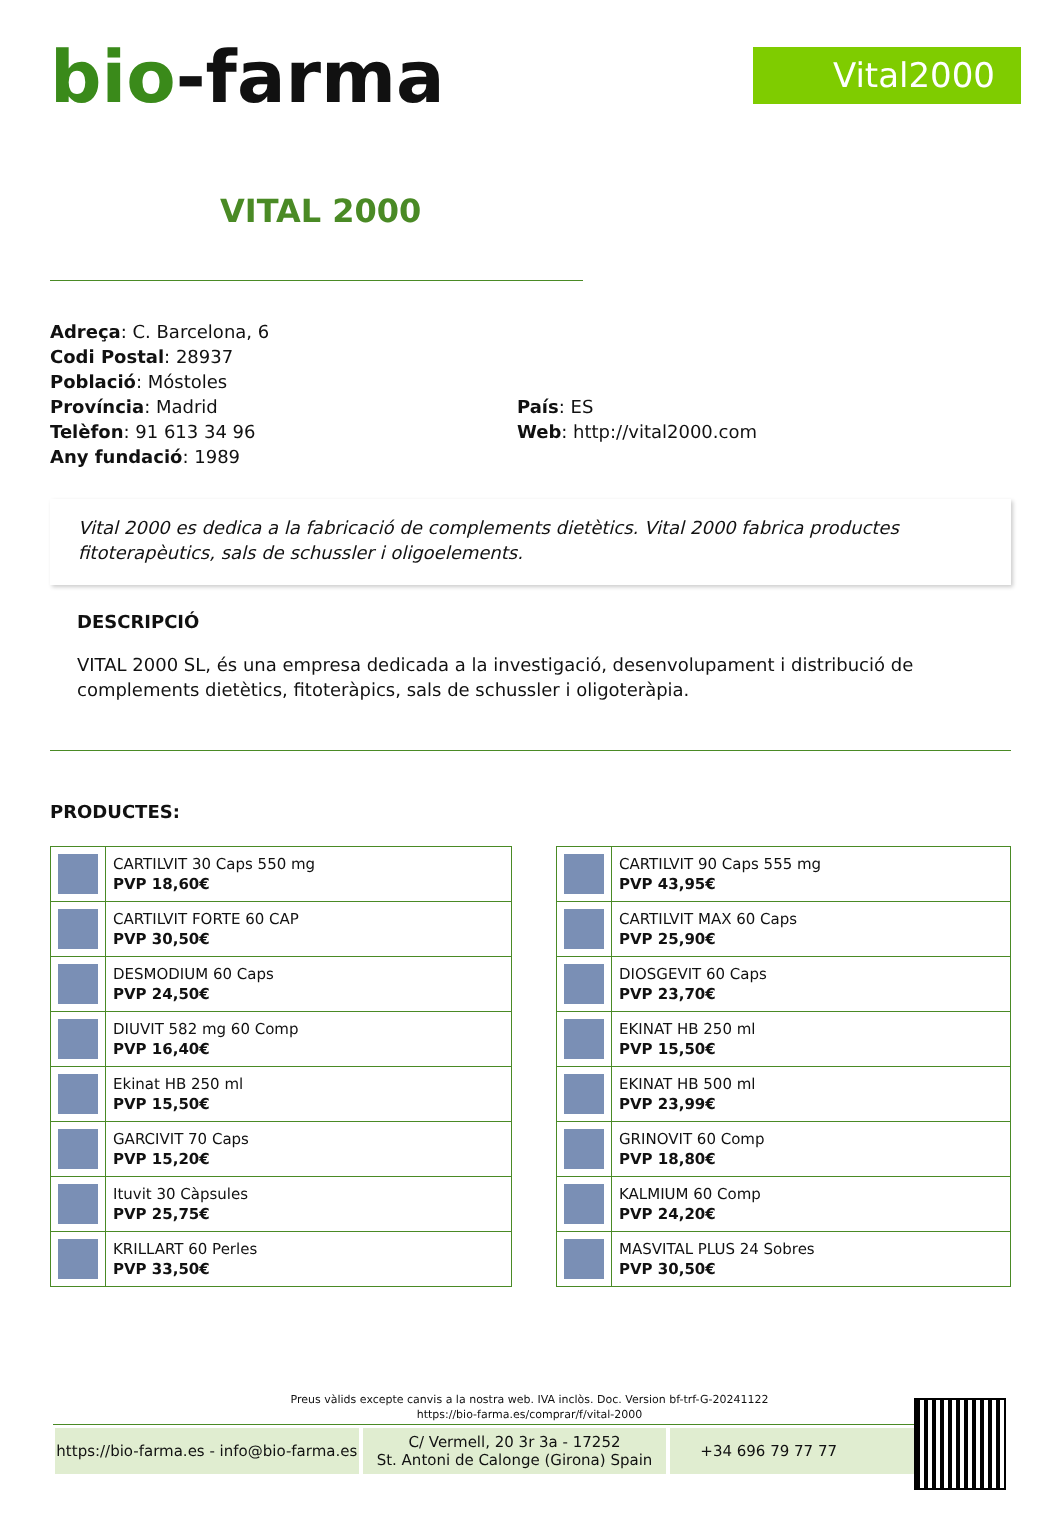bio-farma
Vital2000
VITAL 2000
Adreça: C. Barcelona, 6
Codi Postal: 28937
Població: Móstoles
Província: Madrid
Telèfon: 91 613 34 96
Any fundació: 1989
País: ES
Web: http://vital2000.com
Vital 2000 es dedica a la fabricació de complements dietètics. Vital 2000 fabrica productes fitoterapèutics, sals de schussler i oligoelements.
DESCRIPCIÓ
VITAL 2000 SL, és una empresa dedicada a la investigació, desenvolupament i distribució de complements dietètics, fitoteràpics, sals de schussler i oligoteràpia.
PRODUCTES:
| | CARTILVIT 30 Caps 550 mg PVP 18,60€ |
| | CARTILVIT FORTE 60 CAP PVP 30,50€ |
| | DESMODIUM 60 Caps PVP 24,50€ |
| | DIUVIT 582 mg 60 Comp PVP 16,40€ |
| | Ekinat HB 250 ml PVP 15,50€ |
| | GARCIVIT 70 Caps PVP 15,20€ |
| | Ituvit 30 Càpsules PVP 25,75€ |
| | KRILLART 60 Perles PVP 33,50€ |
| | CARTILVIT 90 Caps 555 mg PVP 43,95€ |
| | CARTILVIT MAX 60 Caps PVP 25,90€ |
| | DIOSGEVIT 60 Caps PVP 23,70€ |
| | EKINAT HB 250 ml PVP 15,50€ |
| | EKINAT HB 500 ml PVP 23,99€ |
| | GRINOVIT 60 Comp PVP 18,80€ |
| | KALMIUM 60 Comp PVP 24,20€ |
| | MASVITAL PLUS 24 Sobres PVP 30,50€ |
Preus vàlids excepte canvis a la nostra web. IVA inclòs. Doc. Version bf-trf-G-20241122
https://bio-farma.es/comprar/f/vital-2000
https://bio-farma.es - info@bio-farma.es
C/ Vermell, 20 3r 3a - 17252
St. Antoni de Calonge (Girona) Spain
+34 696 79 77 77